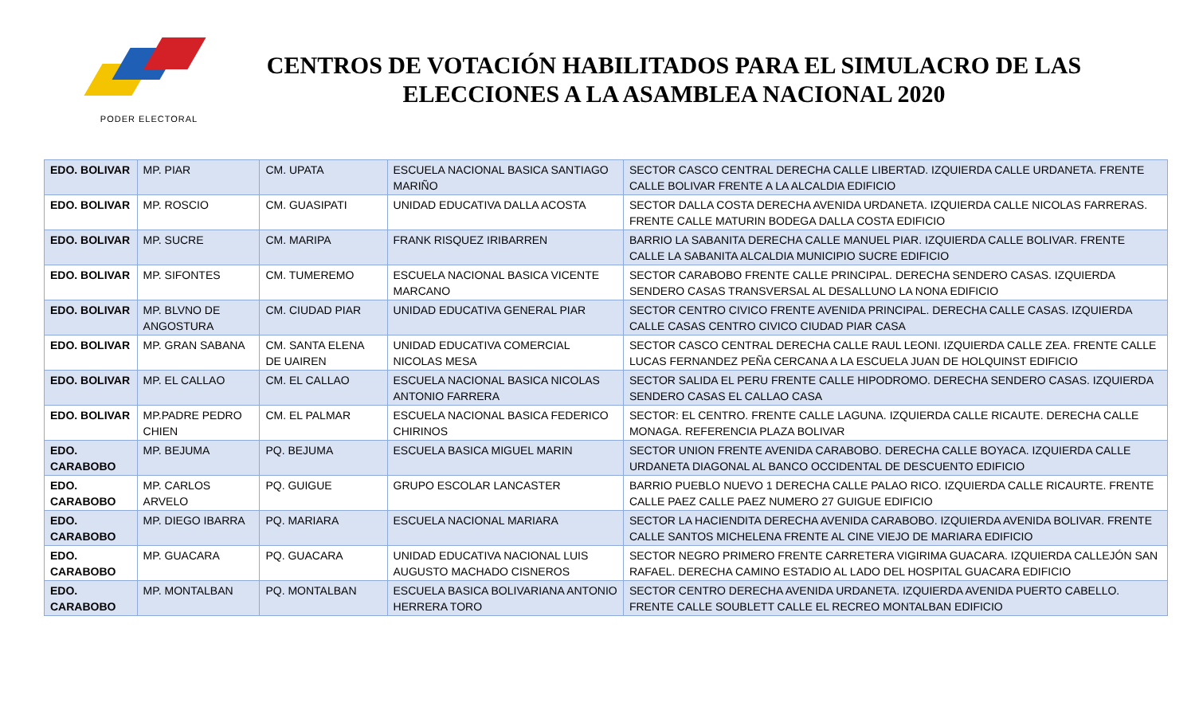PODER ELECTORAL
CENTROS DE VOTACIÓN HABILITADOS PARA EL SIMULACRO DE LAS ELECCIONES A LA ASAMBLEA NACIONAL 2020
| EDO. BOLIVAR | MP. PIAR | CM. UPATA | ESCUELA NACIONAL BASICA SANTIAGO MARIÑO | SECTOR CASCO CENTRAL DERECHA CALLE LIBERTAD. IZQUIERDA CALLE URDANETA. FRENTE CALLE BOLIVAR FRENTE A LA ALCALDIA EDIFICIO |
| EDO. BOLIVAR | MP. ROSCIO | CM. GUASIPATI | UNIDAD EDUCATIVA DALLA ACOSTA | SECTOR DALLA COSTA DERECHA AVENIDA URDANETA. IZQUIERDA CALLE NICOLAS FARRERAS. FRENTE CALLE MATURIN BODEGA DALLA COSTA EDIFICIO |
| EDO. BOLIVAR | MP. SUCRE | CM. MARIPA | FRANK RISQUEZ IRIBARREN | BARRIO LA SABANITA DERECHA CALLE MANUEL PIAR. IZQUIERDA CALLE BOLIVAR. FRENTE CALLE LA SABANITA ALCALDIA MUNICIPIO SUCRE EDIFICIO |
| EDO. BOLIVAR | MP. SIFONTES | CM. TUMEREMO | ESCUELA NACIONAL BASICA VICENTE MARCANO | SECTOR CARABOBO FRENTE CALLE PRINCIPAL. DERECHA SENDERO CASAS. IZQUIERDA SENDERO CASAS TRANSVERSAL AL DESALLUNO LA NONA EDIFICIO |
| EDO. BOLIVAR | MP. BLVNO DE ANGOSTURA | CM. CIUDAD PIAR | UNIDAD EDUCATIVA GENERAL PIAR | SECTOR CENTRO CIVICO FRENTE AVENIDA PRINCIPAL. DERECHA CALLE CASAS. IZQUIERDA CALLE CASAS CENTRO CIVICO CIUDAD PIAR CASA |
| EDO. BOLIVAR | MP. GRAN SABANA | CM. SANTA ELENA DE UAIREN | UNIDAD EDUCATIVA COMERCIAL NICOLAS MESA | SECTOR CASCO CENTRAL DERECHA CALLE RAUL LEONI. IZQUIERDA CALLE ZEA. FRENTE CALLE LUCAS FERNANDEZ PEÑA CERCANA A LA ESCUELA JUAN DE HOLQUINST EDIFICIO |
| EDO. BOLIVAR | MP. EL CALLAO | CM. EL CALLAO | ESCUELA NACIONAL BASICA NICOLAS ANTONIO FARRERA | SECTOR SALIDA EL PERU FRENTE CALLE HIPODROMO. DERECHA SENDERO CASAS. IZQUIERDA SENDERO CASAS EL CALLAO CASA |
| EDO. BOLIVAR | MP.PADRE PEDRO CHIEN | CM. EL PALMAR | ESCUELA NACIONAL BASICA FEDERICO CHIRINOS | SECTOR: EL CENTRO. FRENTE CALLE LAGUNA. IZQUIERDA CALLE RICAUTE. DERECHA CALLE MONAGA. REFERENCIA PLAZA BOLIVAR |
| EDO. CARABOBO | MP. BEJUMA | PQ. BEJUMA | ESCUELA BASICA MIGUEL MARIN | SECTOR UNION FRENTE AVENIDA CARABOBO. DERECHA CALLE BOYACA. IZQUIERDA CALLE URDANETA DIAGONAL AL BANCO OCCIDENTAL DE DESCUENTO EDIFICIO |
| EDO. CARABOBO | MP. CARLOS ARVELO | PQ. GUIGUE | GRUPO ESCOLAR LANCASTER | BARRIO PUEBLO NUEVO 1 DERECHA CALLE PALAO RICO. IZQUIERDA CALLE RICAURTE. FRENTE CALLE PAEZ CALLE PAEZ NUMERO 27 GUIGUE EDIFICIO |
| EDO. CARABOBO | MP. DIEGO IBARRA | PQ. MARIARA | ESCUELA NACIONAL MARIARA | SECTOR LA HACIENDITA DERECHA AVENIDA CARABOBO. IZQUIERDA AVENIDA BOLIVAR. FRENTE CALLE SANTOS MICHELENA FRENTE AL CINE VIEJO DE MARIARA EDIFICIO |
| EDO. CARABOBO | MP. GUACARA | PQ. GUACARA | UNIDAD EDUCATIVA NACIONAL LUIS AUGUSTO MACHADO CISNEROS | SECTOR NEGRO PRIMERO FRENTE CARRETERA VIGIRIMA GUACARA. IZQUIERDA CALLEJÓN SAN RAFAEL. DERECHA CAMINO ESTADIO AL LADO DEL HOSPITAL GUACARA EDIFICIO |
| EDO. CARABOBO | MP. MONTALBAN | PQ. MONTALBAN | ESCUELA BASICA BOLIVARIANA ANTONIO HERRERA TORO | SECTOR CENTRO DERECHA AVENIDA URDANETA. IZQUIERDA AVENIDA PUERTO CABELLO. FRENTE CALLE SOUBLETT CALLE EL RECREO MONTALBAN EDIFICIO |